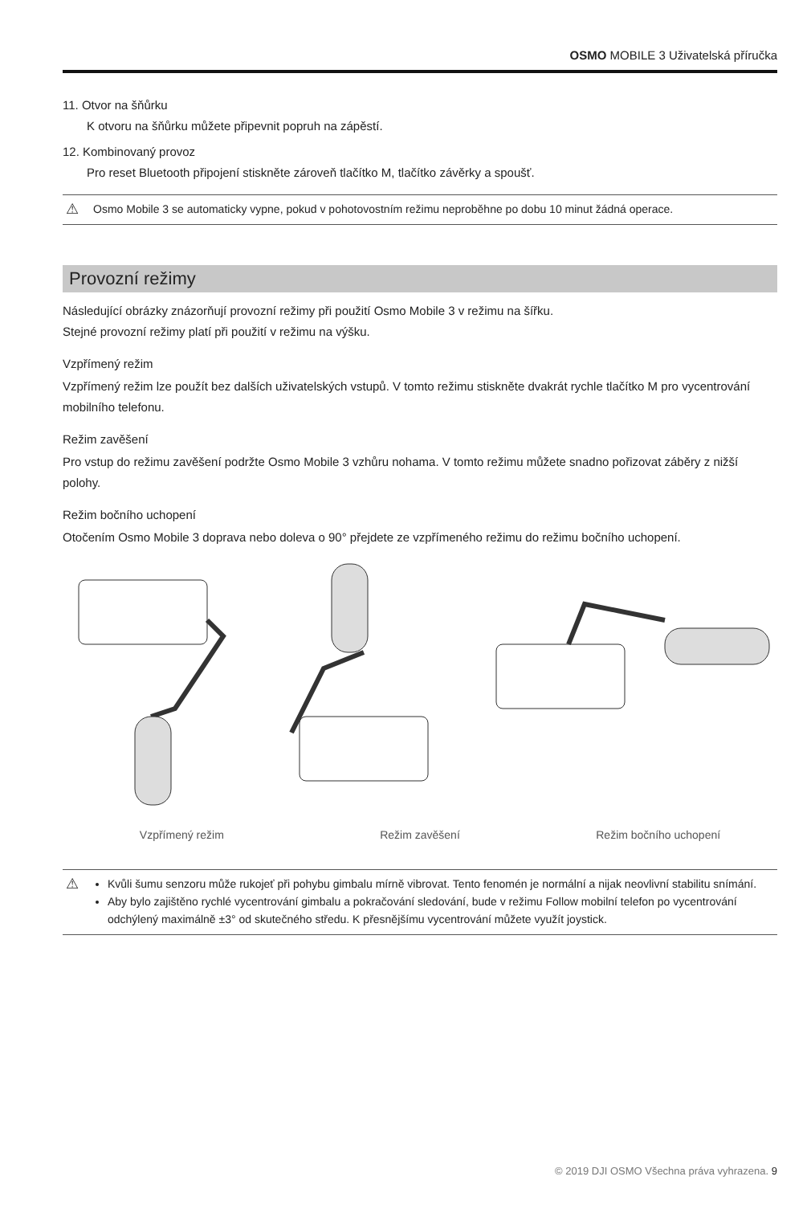OSMO MOBILE 3 Uživatelská příručka
11. Otvor na šňůrku
K otvoru na šňůrku můžete připevnit popruh na zápěstí.
12. Kombinovaný provoz
Pro reset Bluetooth připojení stiskněte zároveň tlačítko M, tlačítko závěrky a spoušť.
⚠
Osmo Mobile 3 se automaticky vypne, pokud v pohotovostním režimu neproběhne po dobu 10 minut žádná operace.
Provozní režimy
Následující obrázky znázorňují provozní režimy při použití Osmo Mobile 3 v režimu na šířku.
Stejné provozní režimy platí při použití v režimu na výšku.
Vzpřímený režim
Vzpřímený režim lze použít bez dalších uživatelských vstupů. V tomto režimu stiskněte dvakrát rychle tlačítko M pro vycentrování mobilního telefonu.
Režim zavěšení
Pro vstup do režimu zavěšení podržte Osmo Mobile 3 vzhůru nohama. V tomto režimu můžete snadno pořizovat záběry z nižší polohy.
Režim bočního uchopení
Otočením Osmo Mobile 3 doprava nebo doleva o 90° přejdete ze vzpřímeného režimu do režimu bočního uchopení.
Vzpřímený režim Režim zavěšení Režim bočního uchopení
⚠
Kvůli šumu senzoru může rukojeť při pohybu gimbalu mírně vibrovat. Tento fenomén je normální a nijak neovlivní stabilitu snímání.
Aby bylo zajištěno rychlé vycentrování gimbalu a pokračování sledování, bude v režimu Follow mobilní telefon po vycentrování odchýlený maximálně ±3° od skutečného středu. K přesnějšímu vycentrování můžete využít joystick.
© 2019 DJI OSMO Všechna práva vyhrazena. 9